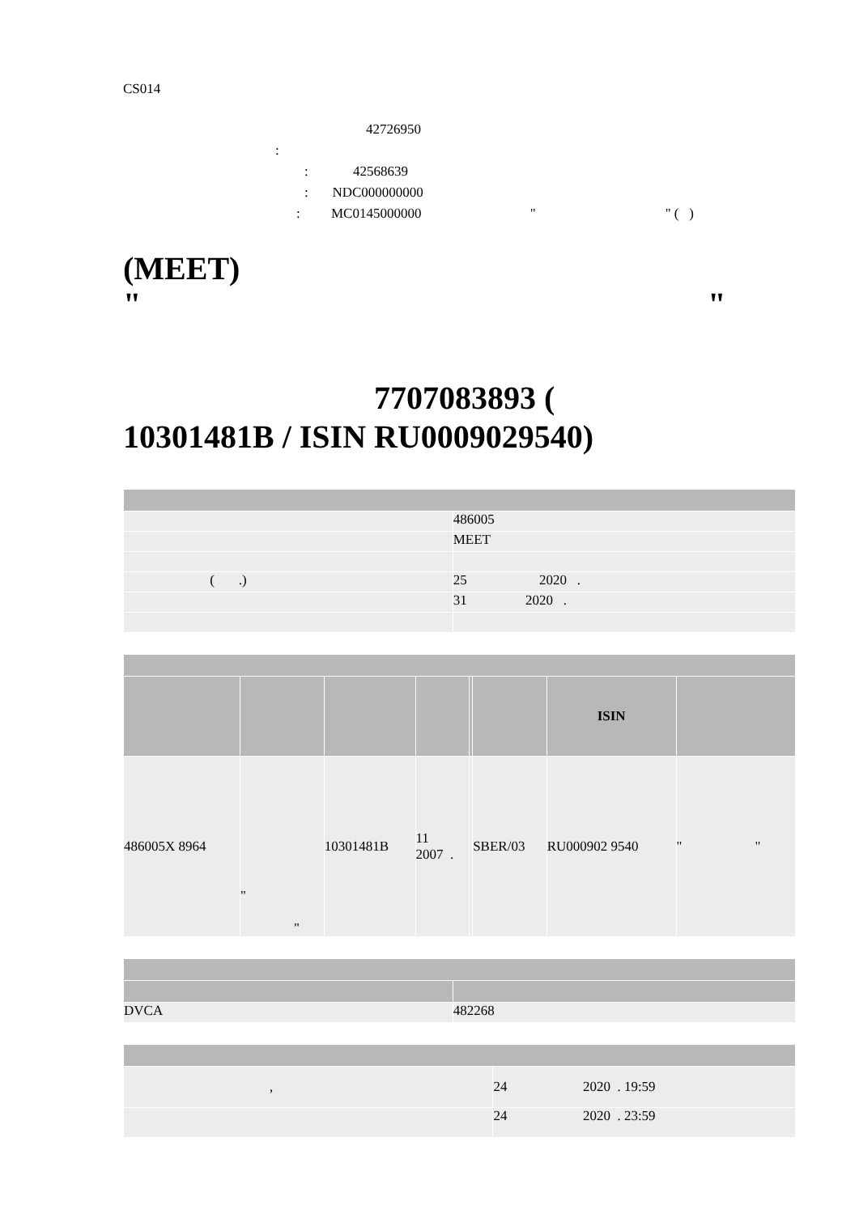CS014
42726950
:
: 42568639
: NDC000000000
: MC0145000000 " " ( )
(MEET)
" "
7707083893 (
10301481B / ISIN RU0009029540)
| | 486005 |
| | MEET |
| ( .) | 25 2020 . |
| | 31 2020 . |
| | | | | | | ISIN | |
| --- | --- | --- | --- | --- | --- | --- | --- |
| 486005X 8964 | " " | 10301481B | 11 2007 . | | SBER/03 | RU000902 9540 | " " |
| DVCA | 482268 |
| , | 24 2020 . 19:59 |
| | 24 2020 . 23:59 |